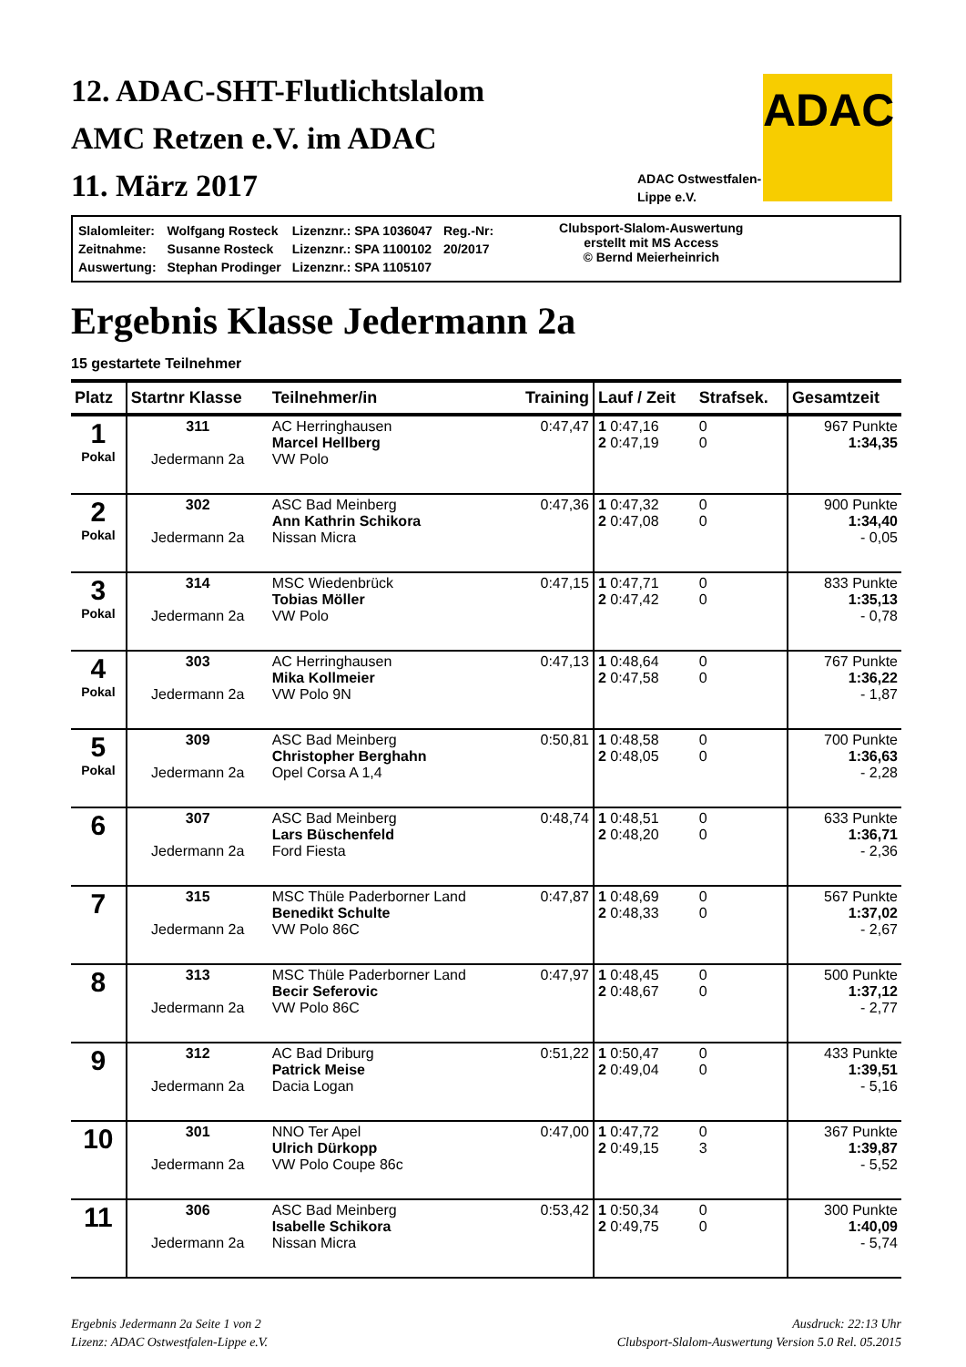12. ADAC-SHT-Flutlichtslalom
AMC Retzen e.V. im ADAC
11. März 2017
ADAC
ADAC Ostwestfalen-
Lippe e.V.
| Slalomleiter: | Wolfgang Rosteck | Lizenznr.: SPA 1036047 | Reg.-Nr: |
| Zeitnahme: | Susanne Rosteck | Lizenznr.: SPA 1100102 | 20/2017 |
| Auswertung: | Stephan Prodinger | Lizenznr.: SPA 1105107 | |
Clubsport-Slalom-Auswertung
erstellt mit MS Access
© Bernd Meierheinrich
Ergebnis Klasse Jedermann 2a
15 gestartete Teilnehmer
| Platz | Startnr Klasse | Teilnehmer/in | Training | Lauf / Zeit | Strafsek. | Gesamtzeit |
| --- | --- | --- | --- | --- | --- | --- |
| 1 Pokal | 311 Jedermann 2a | AC Herringhausen Marcel Hellberg VW Polo | 0:47,47 | 1 0:47,16 2 0:47,19 | 0 0 | 967 Punkte 1:34,35 |
| 2 Pokal | 302 Jedermann 2a | ASC Bad Meinberg Ann Kathrin Schikora Nissan Micra | 0:47,36 | 1 0:47,32 2 0:47,08 | 0 0 | 900 Punkte 1:34,40 - 0,05 |
| 3 Pokal | 314 Jedermann 2a | MSC Wiedenbrück Tobias Möller VW Polo | 0:47,15 | 1 0:47,71 2 0:47,42 | 0 0 | 833 Punkte 1:35,13 - 0,78 |
| 4 Pokal | 303 Jedermann 2a | AC Herringhausen Mika Kollmeier VW Polo 9N | 0:47,13 | 1 0:48,64 2 0:47,58 | 0 0 | 767 Punkte 1:36,22 - 1,87 |
| 5 Pokal | 309 Jedermann 2a | ASC Bad Meinberg Christopher Berghahn Opel Corsa A 1,4 | 0:50,81 | 1 0:48,58 2 0:48,05 | 0 0 | 700 Punkte 1:36,63 - 2,28 |
| 6 | 307 Jedermann 2a | ASC Bad Meinberg Lars Büschenfeld Ford Fiesta | 0:48,74 | 1 0:48,51 2 0:48,20 | 0 0 | 633 Punkte 1:36,71 - 2,36 |
| 7 | 315 Jedermann 2a | MSC Thüle Paderborner Land Benedikt Schulte VW Polo 86C | 0:47,87 | 1 0:48,69 2 0:48,33 | 0 0 | 567 Punkte 1:37,02 - 2,67 |
| 8 | 313 Jedermann 2a | MSC Thüle Paderborner Land Becir Seferovic VW Polo 86C | 0:47,97 | 1 0:48,45 2 0:48,67 | 0 0 | 500 Punkte 1:37,12 - 2,77 |
| 9 | 312 Jedermann 2a | AC Bad Driburg Patrick Meise Dacia Logan | 0:51,22 | 1 0:50,47 2 0:49,04 | 0 0 | 433 Punkte 1:39,51 - 5,16 |
| 10 | 301 Jedermann 2a | NNO Ter Apel Ulrich Dürkopp VW Polo Coupe 86c | 0:47,00 | 1 0:47,72 2 0:49,15 | 0 3 | 367 Punkte 1:39,87 - 5,52 |
| 11 | 306 Jedermann 2a | ASC Bad Meinberg Isabelle Schikora Nissan Micra | 0:53,42 | 1 0:50,34 2 0:49,75 | 0 0 | 300 Punkte 1:40,09 - 5,74 |
Ergebnis Jedermann 2a Seite 1 von 2
Lizenz: ADAC Ostwestfalen-Lippe e.V.
Ausdruck: 22:13 Uhr
Clubsport-Slalom-Auswertung Version 5.0 Rel. 05.2015